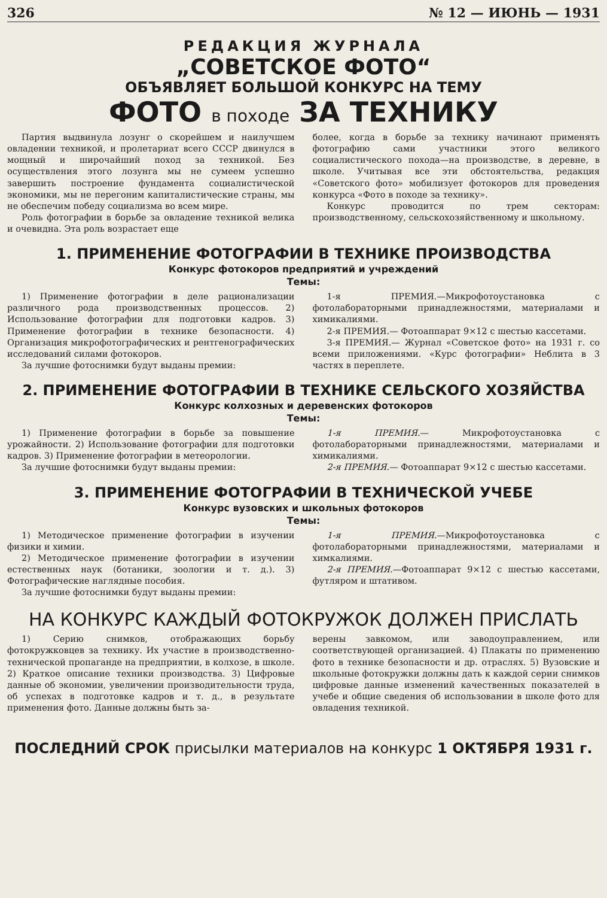326 № 12 — ИЮНЬ — 1931
РЕДАКЦИЯ ЖУРНАЛА
„СОВЕТСКОЕ ФОТО“
ОБЪЯВЛЯЕТ БОЛЬШОЙ КОНКУРС НА ТЕМУ
ФОТО в походе ЗА ТЕХНИКУ
Партия выдвинула лозунг о скорейшем и наилучшем овладении техникой, и пролетариат всего СССР двинулся в мощный и широчайший поход за техникой. Без осуществления этого лозунга мы не сумеем успешно завершить построение фундамента социалистической экономики, мы не перегоним капиталистические страны, мы не обеспечим победу социализма во всем мире.
Роль фотографии в борьбе за овладение техникой велика и очевидна. Эта роль возрастает еще
более, когда в борьбе за технику начинают применять фотографию сами участники этого великого социалистического похода—на производстве, в деревне, в школе. Учитывая все эти обстоятельства, редакция «Советского фото» мобилизует фотокоров для проведения конкурса «Фото в походе за технику».
Конкурс проводится по трем секторам: производственному, сельскохозяйственному и школьному.
1. ПРИМЕНЕНИЕ ФОТОГРАФИИ В ТЕХНИКЕ ПРОИЗВОДСТВА
Конкурс фотокоров предприятий и учреждений
Темы:
1) Применение фотографии в деле рационализации различного рода производственных процессов. 2) Использование фотографии для подготовки кадров. 3) Применение фотографии в технике безопасности. 4) Организация микрофотографических и рентгенографических исследований силами фотокоров.
За лучшие фотоснимки будут выданы премии:
1-я ПРЕМИЯ.—Микрофотоустановка с фотолабораторными принадлежностями, материалами и химикалиями.
2-я ПРЕМИЯ.— Фотоаппарат 9×12 с шестью кассетами.
3-я ПРЕМИЯ.— Журнал «Советское фото» на 1931 г. со всеми приложениями. «Курс фотографии» Неблита в 3 частях в переплете.
2. ПРИМЕНЕНИЕ ФОТОГРАФИИ В ТЕХНИКЕ СЕЛЬСКОГО ХОЗЯЙСТВА
Конкурс колхозных и деревенских фотокоров
Темы:
1) Применение фотографии в борьбе за повышение урожайности. 2) Использование фотографии для подготовки кадров. 3) Применение фотографии в метеорологии.
За лучшие фотоснимки будут выданы премии:
1-я ПРЕМИЯ.— Микрофотоустановка с фотолабораторными принадлежностями, материалами и химикалиями.
2-я ПРЕМИЯ.— Фотоаппарат 9×12 с шестью кассетами.
3. ПРИМЕНЕНИЕ ФОТОГРАФИИ В ТЕХНИЧЕСКОЙ УЧЕБЕ
Конкурс вузовских и школьных фотокоров
Темы:
1) Методическое применение фотографии в изучении физики и химии.
2) Методическое применение фотографии в изучении естественных наук (ботаники, зоологии и т. д.). 3) Фотографические наглядные пособия.
За лучшие фотоснимки будут выданы премии:
1-я ПРЕМИЯ.—Микрофотоустановка с фотолабораторными принадлежностями, материалами и химкалиями.
2-я ПРЕМИЯ.—Фотоаппарат 9×12 с шестью кассетами, футляром и штативом.
НА КОНКУРС КАЖДЫЙ ФОТОКРУЖОК ДОЛЖЕН ПРИСЛАТЬ
1) Серию снимков, отображающих борьбу фотокружковцев за технику. Их участие в производственно-технической пропаганде на предприятии, в колхозе, в школе. 2) Краткое описание техники производства. 3) Цифровые данные об экономии, увеличении производительности труда, об успехах в подготовке кадров и т. д., в результате применения фото. Данные должны быть за-
верены завкомом, или заводоуправлением, или соответствующей организацией. 4) Плакаты по применению фото в технике безопасности и др. отраслях. 5) Вузовские и школьные фотокружки должны дать к каждой серии снимков цифровые данные изменений качественных показателей в учебе и общие сведения об использовании в школе фото для овладения техникой.
ПОСЛЕДНИЙ СРОК присылки материалов на конкурс 1 ОКТЯБРЯ 1931 г.